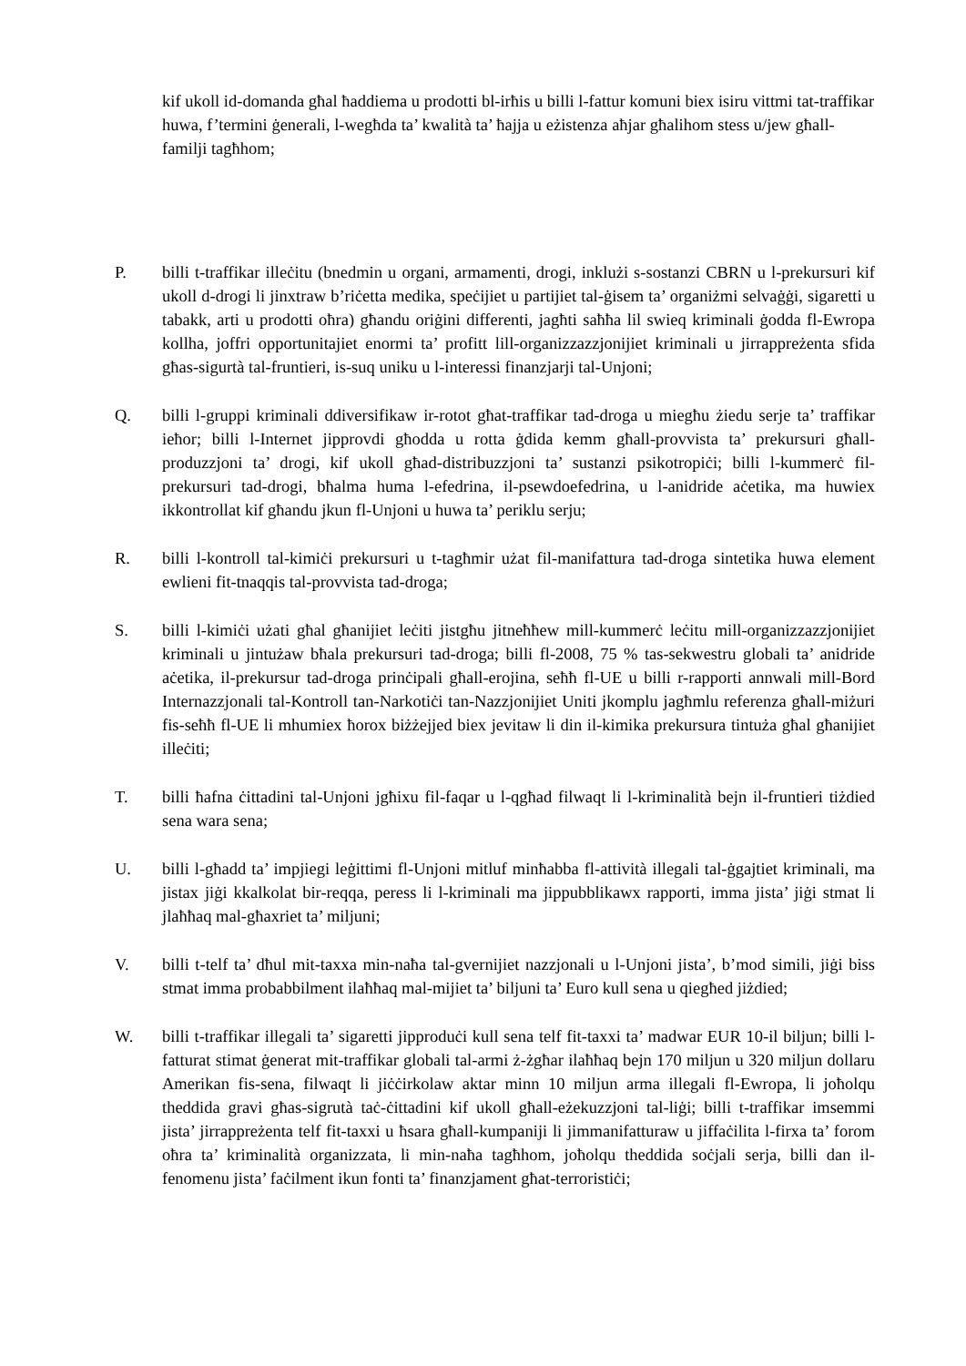kif ukoll id-domanda għal ħaddiema u prodotti bl-irħis u billi l-fattur komuni biex isiru vittmi tat-traffikar huwa, f’termini ġenerali, l-wegħda ta’ kwalità ta’ ħajja u eżistenza aħjar għalihom stess u/jew għall-familji tagħhom;
P. billi t-traffikar illeċitu (bnedmin u organi, armamenti, drogi, inklużi s-sostanzi CBRN u l-prekursuri kif ukoll d-drogi li jinxtraw b’riċetta medika, speċijiet u partijiet tal-ġisem ta’ organiżmi selvaġġi, sigaretti u tabakk, arti u prodotti oħra) għandu oriġini differenti, jagħti saħħa lil swieq kriminali ġodda fl-Ewropa kollha, joffri opportunitajiet enormi ta’ profitt lill-organizzazzjonijiet kriminali u jirrappreżenta sfida għas-sigurtà tal-fruntieri, is-suq uniku u l-interessi finanzjarji tal-Unjoni;
Q. billi l-gruppi kriminali ddiversifikaw ir-rotot għat-traffikar tad-droga u miegħu żiedu serje ta’ traffikar ieħor; billi l-Internet jipprovdi għodda u rotta ġdida kemm għall-provvista ta’ prekursuri għall-produzzjoni ta’ drogi, kif ukoll għad-distribuzzjoni ta’ sustanzi psikotropiċi; billi l-kummerċ fil-prekursuri tad-drogi, bħalma huma l-efedrina, il-psewdoefedrina, u l-anidride aċetika, ma huwiex ikkontrollat kif għandu jkun fl-Unjoni u huwa ta’ periklu serju;
R. billi l-kontroll tal-kimiċi prekursuri u t-tagħmir użat fil-manifattura tad-droga sintetika huwa element ewlieni fit-tnaqqis tal-provvista tad-droga;
S. billi l-kimiċi użati għal għanijiet leċiti jistgħu jitneħħew mill-kummerċ leċitu mill-organizzazzjonijiet kriminali u jintużaw bħala prekursuri tad-droga; billi fl-2008, 75 % tas-sekwestru globali ta’ anidride aċetika, il-prekursur tad-droga prinċipali għall-erojina, seħħ fl-UE u billi r-rapporti annwali mill-Bord Internazzjonali tal-Kontroll tan-Narkotiċi tan-Nazzjonijiet Uniti jkomplu jagħmlu referenza għall-miżuri fis-seħħ fl-UE li mhumiex ħorox biżżejjed biex jevitaw li din il-kimika prekursura tintuża għal għanijiet illeċiti;
T. billi ħafna ċittadini tal-Unjoni jgħixu fil-faqar u l-qgħad filwaqt li l-kriminalità bejn il-fruntieri tiżdied sena wara sena;
U. billi l-għadd ta’ impjiegi leġittimi fl-Unjoni mitluf minħabba fl-attività illegali tal-ġgajtiet kriminali, ma jistax jiġi kkalkolat bir-reqqa, peress li l-kriminali ma jippubblikawx rapporti, imma jista’ jiġi stmat li jlaħħaq mal-għaxriet ta’ miljuni;
V. billi t-telf ta’ dħul mit-taxxa min-naħa tal-gvernijiet nazzjonali u l-Unjoni jista’, b’mod simili, jiġi biss stmat imma probabbilment ilaħħaq mal-mijiet ta’ biljuni ta’ Euro kull sena u qiegħed jiżdied;
W. billi t-traffikar illegali ta’ sigaretti jipproduċi kull sena telf fit-taxxi ta’ madwar EUR 10-il biljun; billi l-fatturat stimat ġenerat mit-traffikar globali tal-armi ż-żgħar ilaħħaq bejn 170 miljun u 320 miljun dollaru Amerikan fis-sena, filwaqt li jiċċirkolaw aktar minn 10 miljun arma illegali fl-Ewropa, li joħolqu theddida gravi għas-sigrutà taċ-ċittadini kif ukoll għall-eżekuzzjoni tal-liġi; billi t-traffikar imsemmi jista’ jirrappreżenta telf fit-taxxi u ħsara għall-kumpaniji li jimmanifatturaw u jiffaċilita l-firxa ta’ forom oħra ta’ kriminalità organizzata, li min-naħa tagħhom, joħolqu theddida soċjali serja, billi dan il-fenomenu jista’ faċilment ikun fonti ta’ finanzjament għat-terroristiċi;